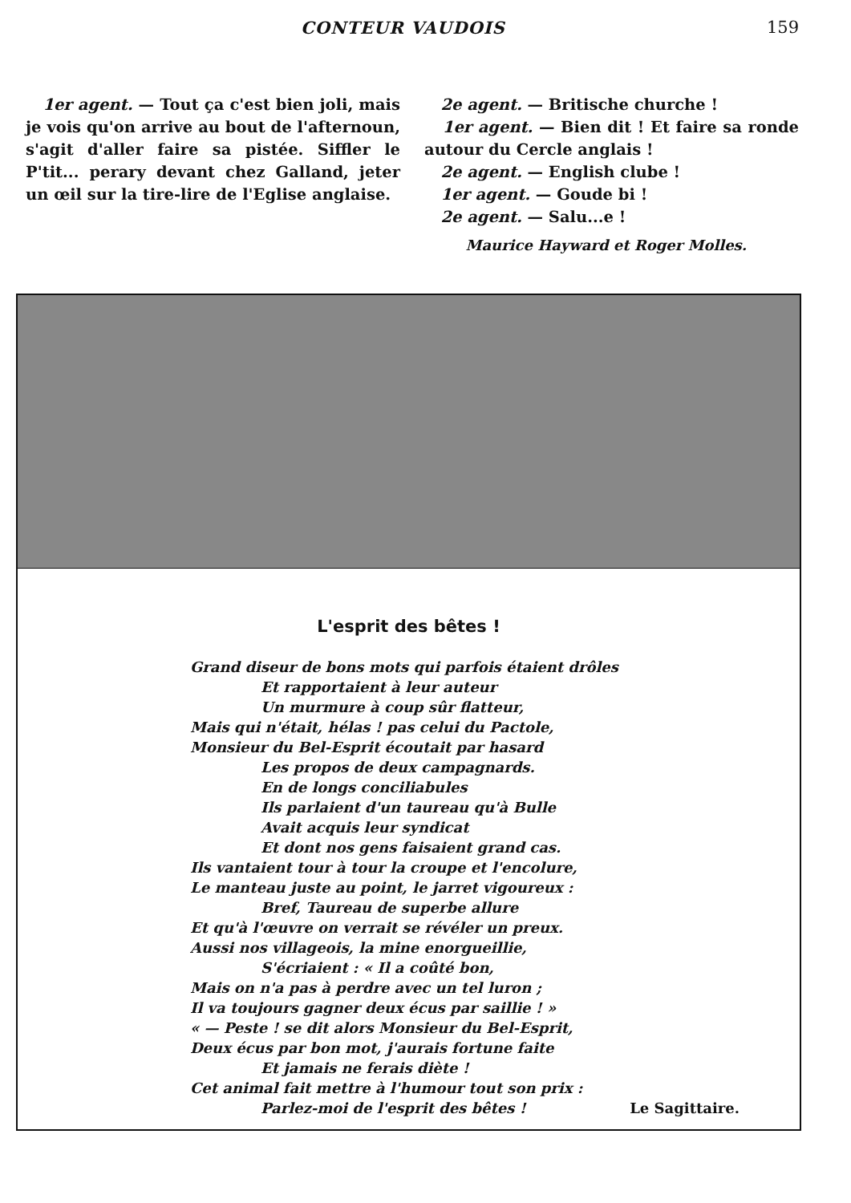CONTEUR VAUDOIS 159
1er agent. — Tout ça c'est bien joli, mais je vois qu'on arrive au bout de l'afternoun, s'agit d'aller faire sa pistée. Siffler le P'tit... perary devant chez Galland, jeter un œil sur la tire-lire de l'Eglise anglaise.
2e agent. — Britische churche !
1er agent. — Bien dit ! Et faire sa ronde autour du Cercle anglais !
2e agent. — English clube !
1er agent. — Goude bi !
2e agent. — Salu...e !
Maurice Hayward et Roger Molles.
L'esprit des bêtes !
Grand diseur de bons mots qui parfois étaient drôles
Et rapportaient à leur auteur
Un murmure à coup sûr flatteur,
Mais qui n'était, hélas ! pas celui du Pactole,
Monsieur du Bel-Esprit écoutait par hasard
Les propos de deux campagnards.
En de longs conciliabules
Ils parlaient d'un taureau qu'à Bulle
Avait acquis leur syndicat
Et dont nos gens faisaient grand cas.
Ils vantaient tour à tour la croupe et l'encolure,
Le manteau juste au point, le jarret vigoureux :
Bref, Taureau de superbe allure
Et qu'à l'œuvre on verrait se révéler un preux.
Aussi nos villageois, la mine enorgueillie,
S'écriaient : « Il a coûté bon,
Mais on n'a pas à perdre avec un tel luron ;
Il va toujours gagner deux écus par saillie ! »
« — Peste ! se dit alors Monsieur du Bel-Esprit,
Deux écus par bon mot, j'aurais fortune faite
Et jamais ne ferais diète !
Cet animal fait mettre à l'humour tout son prix :
Parlez-moi de l'esprit des bêtes ! Le Sagittaire.